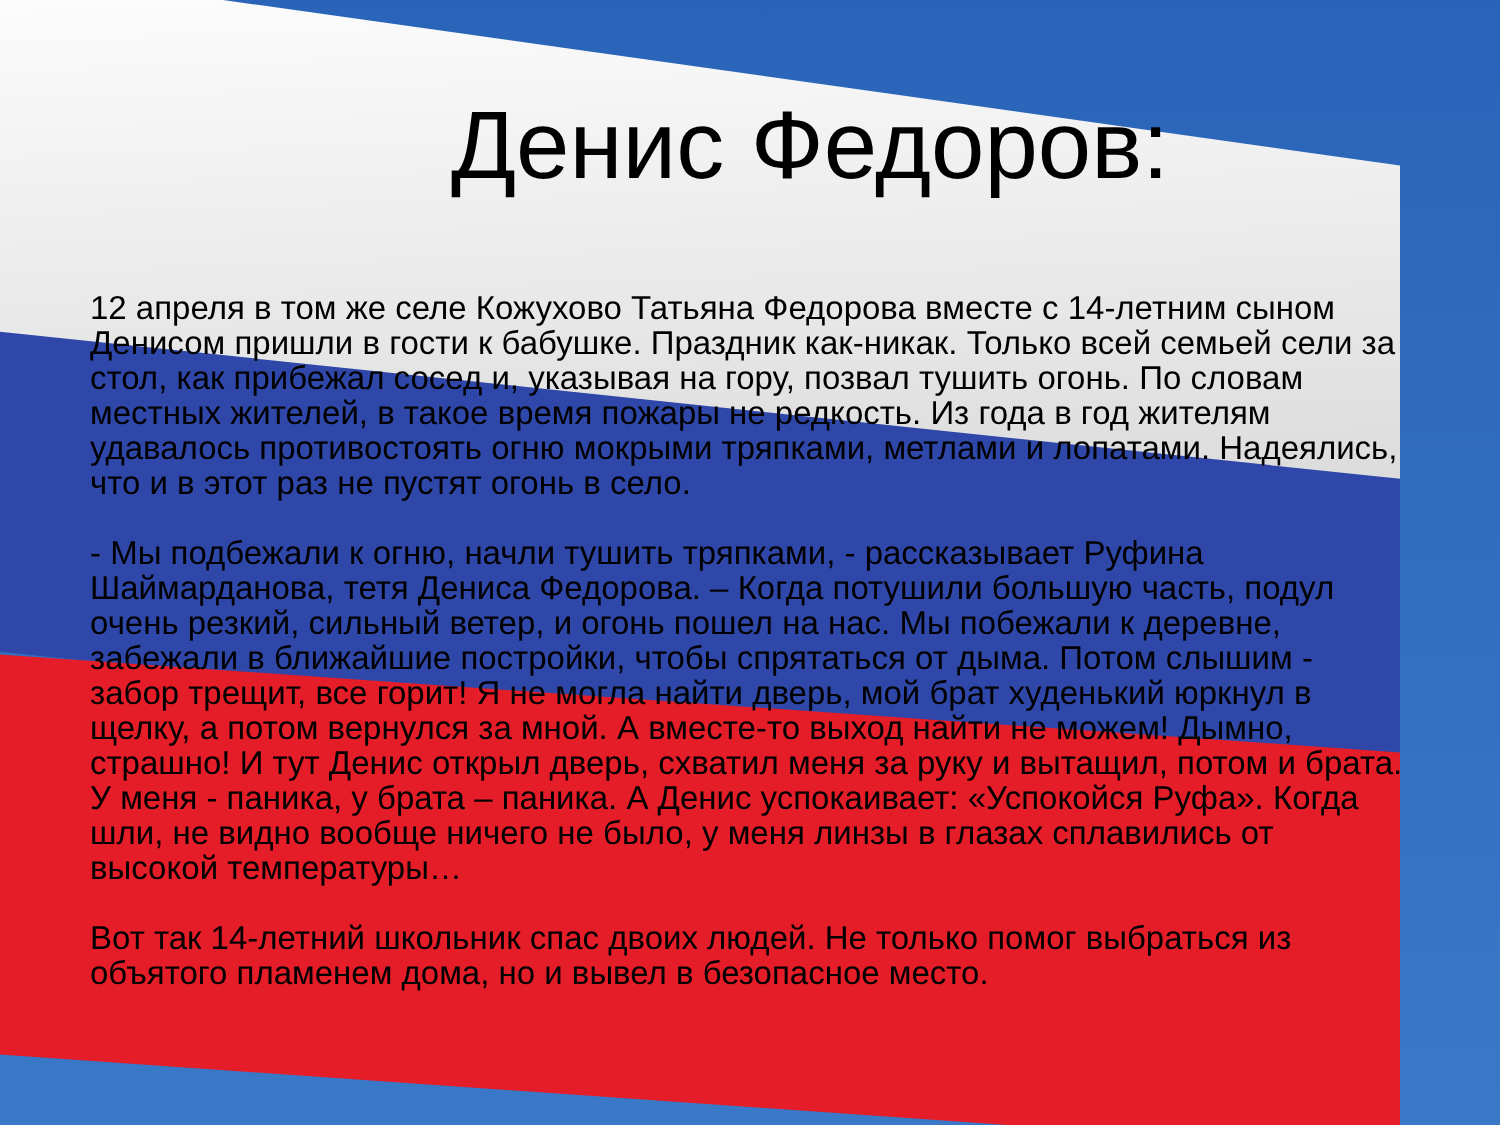Денис Федоров:
12 апреля в том же селе Кожухово Татьяна Федорова вместе с 14-летним сыном Денисом пришли в гости к бабушке. Праздник как-никак. Только всей семьей сели за стол, как прибежал сосед и, указывая на гору, позвал тушить огонь. По словам местных жителей, в такое время пожары не редкость. Из года в год жителям удавалось противостоять огню мокрыми тряпками, метлами и лопатами. Надеялись, что и в этот раз не пустят огонь в село.
- Мы подбежали к огню, начли тушить тряпками, - рассказывает Руфина Шаймарданова, тетя Дениса Федорова. – Когда потушили большую часть, подул очень резкий, сильный ветер, и огонь пошел на нас. Мы побежали к деревне, забежали в ближайшие постройки, чтобы спрятаться от дыма. Потом слышим - забор трещит, все горит! Я не могла найти дверь, мой брат худенький юркнул в щелку, а потом вернулся за мной. А вместе-то выход найти не можем! Дымно, страшно! И тут Денис открыл дверь, схватил меня за руку и вытащил, потом и брата. У меня - паника, у брата – паника. А Денис успокаивает: «Успокойся Руфа». Когда шли, не видно вообще ничего не было, у меня линзы в глазах сплавились от высокой температуры…
Вот так 14-летний школьник спас двоих людей. Не только помог выбраться из объятого пламенем дома, но и вывел в безопасное место.